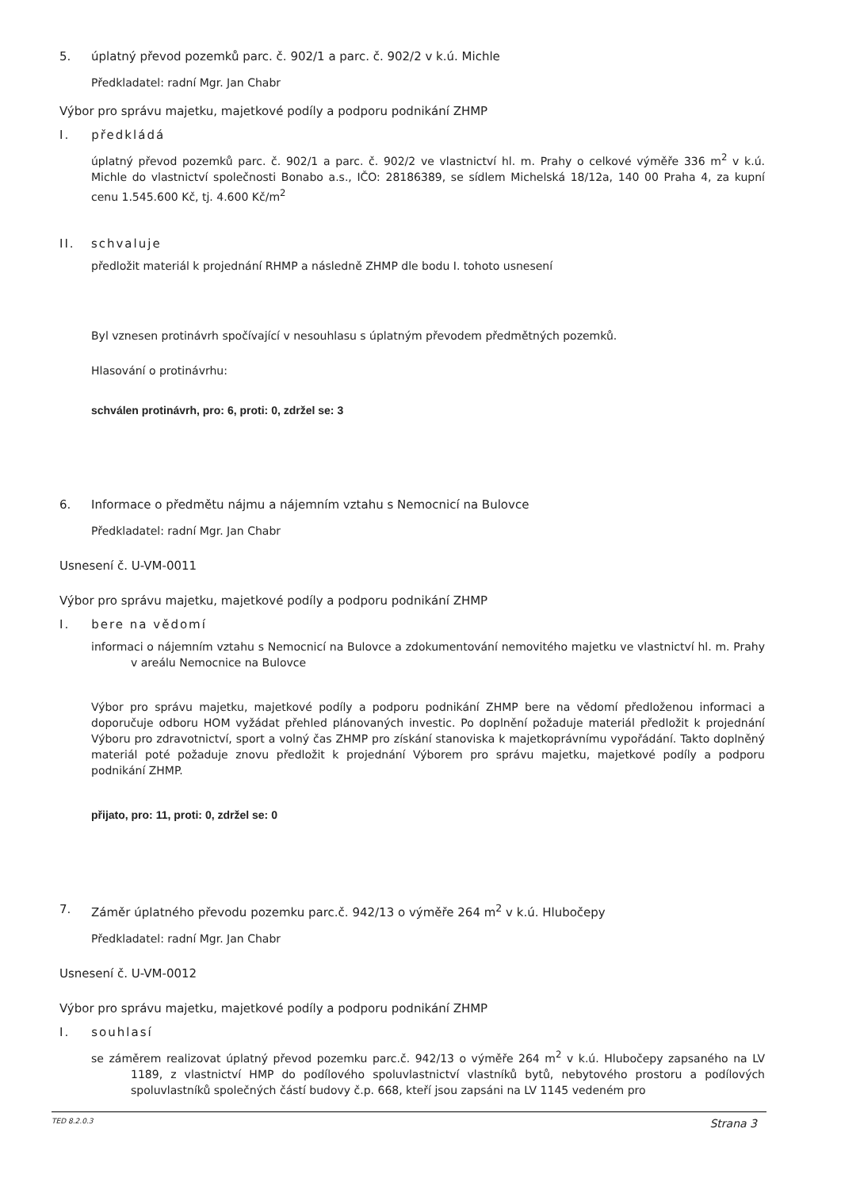5. úplatný převod pozemků parc. č. 902/1 a parc. č. 902/2 v k.ú. Michle
Předkladatel: radní Mgr. Jan Chabr
Výbor pro správu majetku, majetkové podíly a podporu podnikání ZHMP
I. předkládá
úplatný převod pozemků parc. č. 902/1 a parc. č. 902/2 ve vlastnictví hl. m. Prahy o celkové výměře 336 m<sup>2</sup> v k.ú. Michle do vlastnictví společnosti Bonabo a.s., IČO: 28186389, se sídlem Michelská 18/12a, 140 00 Praha 4, za kupní cenu 1.545.600 Kč, tj. 4.600 Kč/m<sup>2</sup>
II. schvaluje
předložit materiál k projednání RHMP a následně ZHMP dle bodu I. tohoto usnesení
Byl vznesen protinávrh spočívající v nesouhlasu s úplatným převodem předmětných pozemků.
Hlasování o protinávrhu:
schválen protinávrh, pro: 6, proti: 0, zdržel se: 3
6. Informace o předmětu nájmu a nájemním vztahu s Nemocnicí na Bulovce
Předkladatel: radní Mgr. Jan Chabr
Usnesení č. U-VM-0011
Výbor pro správu majetku, majetkové podíly a podporu podnikání ZHMP
I. bere na vědomí
informaci o nájemním vztahu s Nemocnicí na Bulovce a zdokumentování nemovitého majetku ve vlastnictví hl. m. Prahy v areálu Nemocnice na Bulovce
Výbor pro správu majetku, majetkové podíly a podporu podnikání ZHMP bere na vědomí předloženou informaci a doporučuje odboru HOM vyžádat přehled plánovaných investic. Po doplnění požaduje materiál předložit k projednání Výboru pro zdravotnictví, sport a volný čas ZHMP pro získání stanoviska k majetkoprávnímu vypořádání. Takto doplněný materiál poté požaduje znovu předložit k projednání Výborem pro správu majetku, majetkové podíly a podporu podnikání ZHMP.
přijato, pro: 11, proti: 0, zdržel se: 0
7. Záměr úplatného převodu pozemku parc.č. 942/13 o výměře 264 m<sup>2</sup> v k.ú. Hlubočepy
Předkladatel: radní Mgr. Jan Chabr
Usnesení č. U-VM-0012
Výbor pro správu majetku, majetkové podíly a podporu podnikání ZHMP
I. souhlasí
se záměrem realizovat úplatný převod pozemku parc.č. 942/13 o výměře 264 m<sup>2</sup> v k.ú. Hlubočepy zapsaného na LV 1189, z vlastnictví HMP do podílového spoluvlastnictví vlastníků bytů, nebytového prostoru a podílových spoluvlastníků společných částí budovy č.p. 668, kteří jsou zapsáni na LV 1145 vedeném pro
TED 8.2.0.3 Strana 3